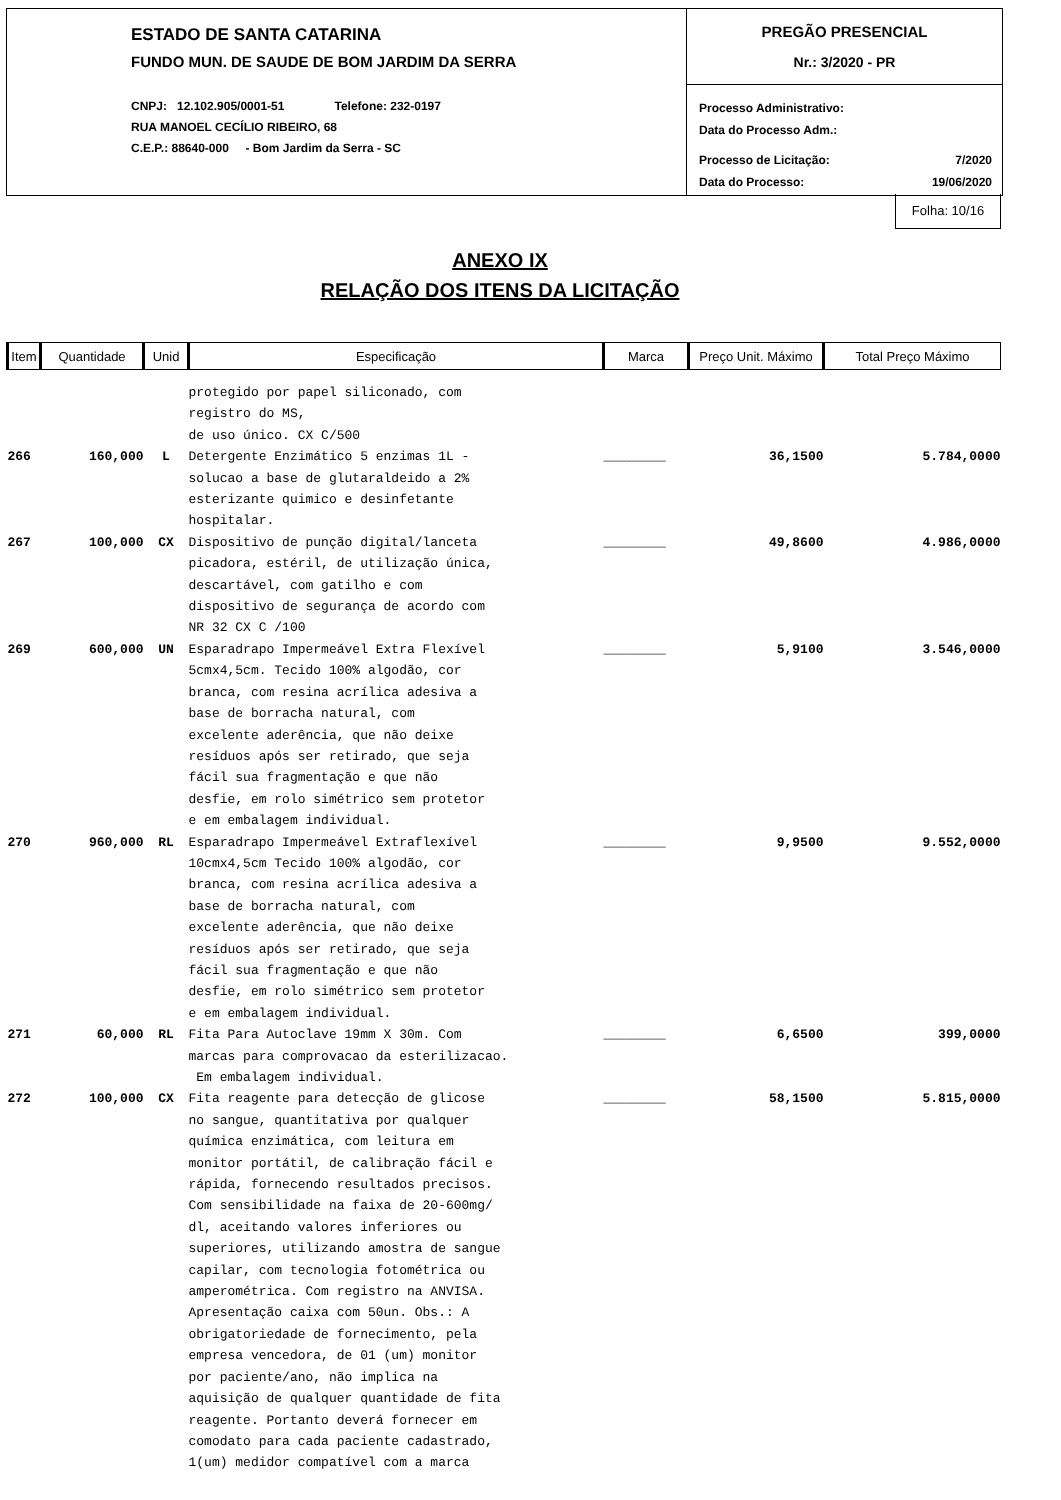ESTADO DE SANTA CATARINA
FUNDO MUN. DE SAUDE DE BOM JARDIM DA SERRA
CNPJ: 12.102.905/0001-51 Telefone: 232-0197
RUA MANOEL CECÍLIO RIBEIRO, 68
C.E.P.: 88640-000 - Bom Jardim da Serra - SC
PREGÃO PRESENCIAL
Nr.: 3/2020 - PR
Processo Administrativo:
Data do Processo Adm.:
Processo de Licitação: 7/2020
Data do Processo: 19/06/2020
Folha: 10/16
ANEXO IX
RELAÇÃO DOS ITENS DA LICITAÇÃO
| Item | Quantidade | Unid | Especificação | Marca | Preço Unit. Máximo | Total Preço Máximo |
| --- | --- | --- | --- | --- | --- | --- |
| | | | protegido por papel siliconado, com registro do MS, de uso único. CX C/500 | | | |
| 266 | 160,000 | L | Detergente Enzimático 5 enzimas 1L - solucao a base de glutaraldeido a 2% esterizante quimico e desinfetante hospitalar. | ________ | 36,1500 | 5.784,0000 |
| 267 | 100,000 | CX | Dispositivo de punção digital/lanceta picadora, estéril, de utilização única, descartável, com gatilho e com dispositivo de segurança de acordo com NR 32 CX C /100 | ________ | 49,8600 | 4.986,0000 |
| 269 | 600,000 | UN | Esparadrapo Impermeável Extra Flexível 5cmx4,5cm. Tecido 100% algodão, cor branca, com resina acrílica adesiva a base de borracha natural, com excelente aderência, que não deixe resíduos após ser retirado, que seja fácil sua fragmentação e que não desfie, em rolo simétrico sem protetor e em embalagem individual. | ________ | 5,9100 | 3.546,0000 |
| 270 | 960,000 | RL | Esparadrapo Impermeável Extraflexível 10cmx4,5cm Tecido 100% algodão, cor branca, com resina acrílica adesiva a base de borracha natural, com excelente aderência, que não deixe resíduos após ser retirado, que seja fácil sua fragmentação e que não desfie, em rolo simétrico sem protetor e em embalagem individual. | ________ | 9,9500 | 9.552,0000 |
| 271 | 60,000 | RL | Fita Para Autoclave 19mm X 30m. Com marcas para comprovacao da esterilizacao. Em embalagem individual. | ________ | 6,6500 | 399,0000 |
| 272 | 100,000 | CX | Fita reagente para detecção de glicose no sangue, quantitativa por qualquer química enzimática, com leitura em monitor portátil, de calibração fácil e rápida, fornecendo resultados precisos. Com sensibilidade na faixa de 20-600mg/ dl, aceitando valores inferiores ou superiores, utilizando amostra de sangue capilar, com tecnologia fotométrica ou amperométrica. Com registro na ANVISA. Apresentação caixa com 50un. Obs.: A obrigatoriedade de fornecimento, pela empresa vencedora, de 01 (um) monitor por paciente/ano, não implica na aquisição de qualquer quantidade de fita reagente. Portanto deverá fornecer em comodato para cada paciente cadastrado, 1(um) medidor compatível com a marca | ________ | 58,1500 | 5.815,0000 |